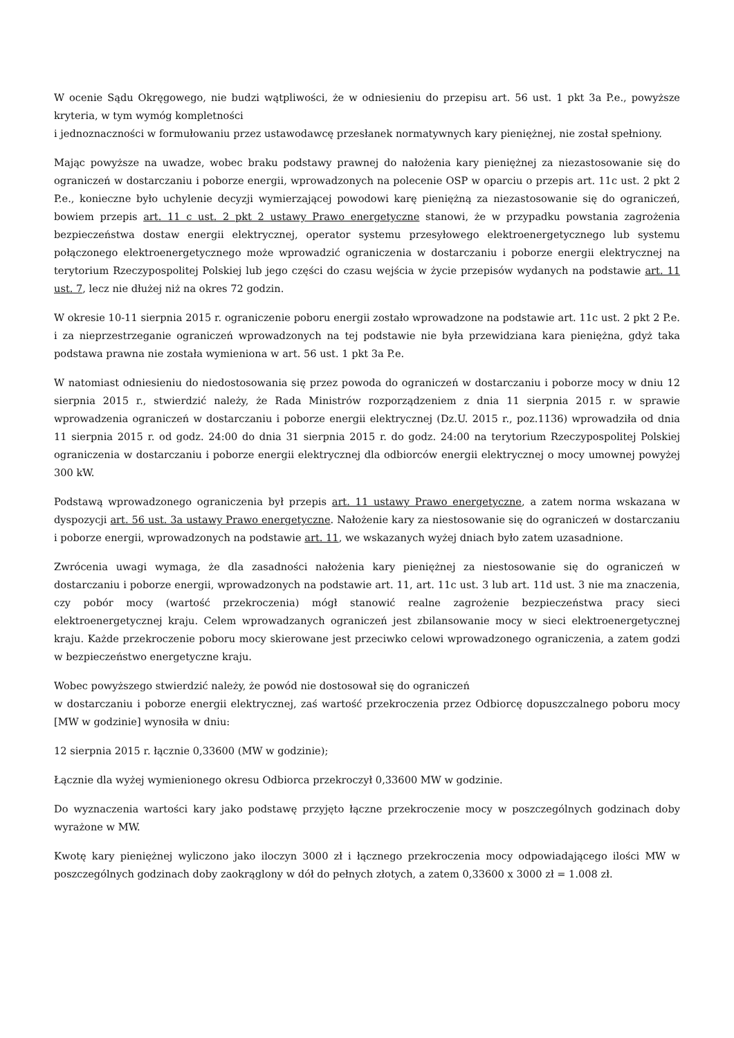W ocenie Sądu Okręgowego, nie budzi wątpliwości, że w odniesieniu do przepisu art. 56 ust. 1 pkt 3a P.e., powyższe kryteria, w tym wymóg kompletności
i jednoznaczności w formułowaniu przez ustawodawcę przesłanek normatywnych kary pieniężnej, nie został spełniony.
Mając powyższe na uwadze, wobec braku podstawy prawnej do nałożenia kary pieniężnej za niezastosowanie się do ograniczeń w dostarczaniu i poborze energii, wprowadzonych na polecenie OSP w oparciu o przepis art. 11c ust. 2 pkt 2 P.e., konieczne było uchylenie decyzji wymierzającej powodowi karę pieniężną za niezastosowanie się do ograniczeń, bowiem przepis art. 11 c ust. 2 pkt 2 ustawy Prawo energetyczne stanowi, że w przypadku powstania zagrożenia bezpieczeństwa dostaw energii elektrycznej, operator systemu przesyłowego elektroenergetycznego lub systemu połączonego elektroenergetycznego może wprowadzić ograniczenia w dostarczaniu i poborze energii elektrycznej na terytorium Rzeczypospolitej Polskiej lub jego części do czasu wejścia w życie przepisów wydanych na podstawie art. 11 ust. 7, lecz nie dłużej niż na okres 72 godzin.
W okresie 10-11 sierpnia 2015 r. ograniczenie poboru energii zostało wprowadzone na podstawie art. 11c ust. 2 pkt 2 P.e. i za nieprzestrzeganie ograniczeń wprowadzonych na tej podstawie nie była przewidziana kara pieniężna, gdyż taka podstawa prawna nie została wymieniona w art. 56 ust. 1 pkt 3a P.e.
W natomiast odniesieniu do niedostosowania się przez powoda do ograniczeń w dostarczaniu i poborze mocy w dniu 12 sierpnia 2015 r., stwierdzić należy, że Rada Ministrów rozporządzeniem z dnia 11 sierpnia 2015 r. w sprawie wprowadzenia ograniczeń w dostarczaniu i poborze energii elektrycznej (Dz.U. 2015 r., poz.1136) wprowadziła od dnia 11 sierpnia 2015 r. od godz. 24:00 do dnia 31 sierpnia 2015 r. do godz. 24:00 na terytorium Rzeczypospolitej Polskiej ograniczenia w dostarczaniu i poborze energii elektrycznej dla odbiorców energii elektrycznej o mocy umownej powyżej 300 kW.
Podstawą wprowadzonego ograniczenia był przepis art. 11 ustawy Prawo energetyczne, a zatem norma wskazana w dyspozycji art. 56 ust. 3a ustawy Prawo energetyczne. Nałożenie kary za niestosowanie się do ograniczeń w dostarczaniu i poborze energii, wprowadzonych na podstawie art. 11, we wskazanych wyżej dniach było zatem uzasadnione.
Zwrócenia uwagi wymaga, że dla zasadności nałożenia kary pieniężnej za niestosowanie się do ograniczeń w dostarczaniu i poborze energii, wprowadzonych na podstawie art. 11, art. 11c ust. 3 lub art. 11d ust. 3 nie ma znaczenia, czy pobór mocy (wartość przekroczenia) mógł stanowić realne zagrożenie bezpieczeństwa pracy sieci elektroenergetycznej kraju. Celem wprowadzanych ograniczeń jest zbilansowanie mocy w sieci elektroenergetycznej kraju. Każde przekroczenie poboru mocy skierowane jest przeciwko celowi wprowadzonego ograniczenia, a zatem godzi w bezpieczeństwo energetyczne kraju.
Wobec powyższego stwierdzić należy, że powód nie dostosował się do ograniczeń
w dostarczaniu i poborze energii elektrycznej, zaś wartość przekroczenia przez Odbiorcę dopuszczalnego poboru mocy [MW w godzinie] wynosiła w dniu:
12 sierpnia 2015 r. łącznie 0,33600 (MW w godzinie);
Łącznie dla wyżej wymienionego okresu Odbiorca przekroczył 0,33600 MW w godzinie.
Do wyznaczenia wartości kary jako podstawę przyjęto łączne przekroczenie mocy w poszczególnych godzinach doby wyrażone w MW.
Kwotę kary pieniężnej wyliczono jako iloczyn 3000 zł i łącznego przekroczenia mocy odpowiadającego ilości MW w poszczególnych godzinach doby zaokrąglony w dół do pełnych złotych, a zatem 0,33600 x 3000 zł = 1.008 zł.